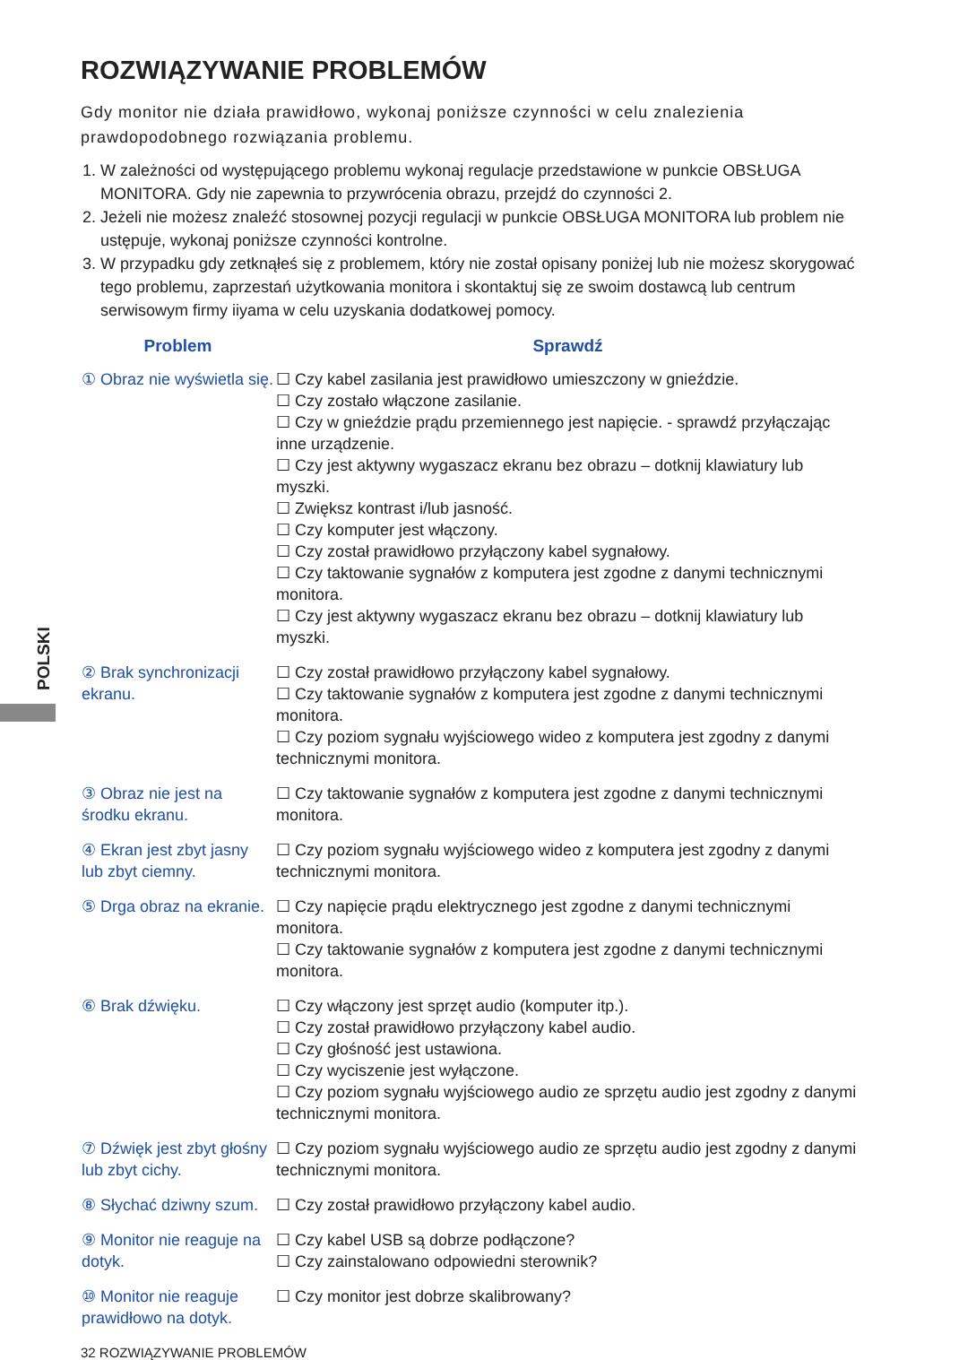POLSKI
ROZWIĄZYWANIE PROBLEMÓW
Gdy monitor nie działa prawidłowo, wykonaj poniższe czynności w celu znalezienia prawdopodobnego rozwiązania problemu.
1. W zależności od występującego problemu wykonaj regulacje przedstawione w punkcie OBSŁUGA MONITORA. Gdy nie zapewnia to przywrócenia obrazu, przejdź do czynności 2.
2. Jeżeli nie możesz znaleźć stosownej pozycji regulacji w punkcie OBSŁUGA MONITORA lub problem nie ustępuje, wykonaj poniższe czynności kontrolne.
3. W przypadku gdy zetknąłeś się z problemem, który nie został opisany poniżej lub nie możesz skorygować tego problemu, zaprzestań użytkowania monitora i skontaktuj się ze swoim dostawcą lub centrum serwisowym firmy iiyama w celu uzyskania dodatkowej pomocy.
| Problem | Sprawdź |
| --- | --- |
| ① Obraz nie wyświetla się. | ☐ Czy kabel zasilania jest prawidłowo umieszczony w gnieździe. ☐ Czy zostało włączone zasilanie. ☐ Czy w gnieździe prądu przemiennego jest napięcie. - sprawdź przyłączając inne urządzenie. ☐ Czy jest aktywny wygaszacz ekranu bez obrazu – dotknij klawiatury lub myszki. ☐ Zwiększ kontrast i/lub jasność. ☐ Czy komputer jest włączony. ☐ Czy został prawidłowo przyłączony kabel sygnałowy. ☐ Czy taktowanie sygnałów z komputera jest zgodne z danymi technicznymi monitora. ☐ Czy jest aktywny wygaszacz ekranu bez obrazu – dotknij klawiatury lub myszki. |
| ② Brak synchronizacji ekranu. | ☐ Czy został prawidłowo przyłączony kabel sygnałowy. ☐ Czy taktowanie sygnałów z komputera jest zgodne z danymi technicznymi monitora. ☐ Czy poziom sygnału wyjściowego wideo z komputera jest zgodny z danymi technicznymi monitora. |
| ③ Obraz nie jest na środku ekranu. | ☐ Czy taktowanie sygnałów z komputera jest zgodne z danymi technicznymi monitora. |
| ④ Ekran jest zbyt jasny lub zbyt ciemny. | ☐ Czy poziom sygnału wyjściowego wideo z komputera jest zgodny z danymi technicznymi monitora. |
| ⑤ Drga obraz na ekranie. | ☐ Czy napięcie prądu elektrycznego jest zgodne z danymi technicznymi monitora. ☐ Czy taktowanie sygnałów z komputera jest zgodne z danymi technicznymi monitora. |
| ⑥ Brak dźwięku. | ☐ Czy włączony jest sprzęt audio (komputer itp.). ☐ Czy został prawidłowo przyłączony kabel audio. ☐ Czy głośność jest ustawiona. ☐ Czy wyciszenie jest wyłączone. ☐ Czy poziom sygnału wyjściowego audio ze sprzętu audio jest zgodny z danymi technicznymi monitora. |
| ⑦ Dźwięk jest zbyt głośny lub zbyt cichy. | ☐ Czy poziom sygnału wyjściowego audio ze sprzętu audio jest zgodny z danymi technicznymi monitora. |
| ⑧ Słychać dziwny szum. | ☐ Czy został prawidłowo przyłączony kabel audio. |
| ⑨ Monitor nie reaguje na dotyk. | ☐ Czy kabel USB są dobrze podłączone? ☐ Czy zainstalowano odpowiedni sterownik? |
| ⑩ Monitor nie reaguje prawidłowo na dotyk. | ☐ Czy monitor jest dobrze skalibrowany? |
32 ROZWIĄZYWANIE PROBLEMÓW